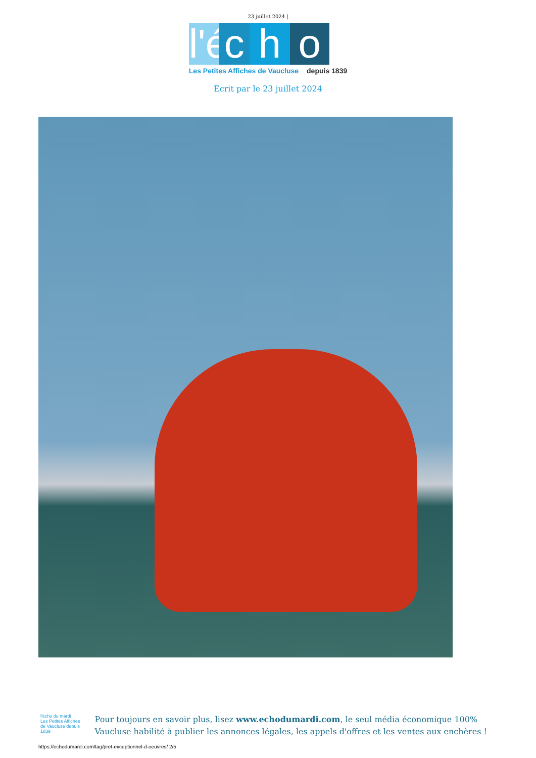23 juillet 2024 |
l'é
c
h
o
Les Petites Affiches de Vaucluse depuis 1839
Ecrit par le 23 juillet 2024
l'écho du mardi
Les Petites Affiches de Vaucluse depuis 1839
Pour toujours en savoir plus, lisez www.echodumardi.com, le seul média économique 100% Vaucluse habilité à publier les annonces légales, les appels d'offres et les ventes aux enchères !
https://echodumardi.com/tag/pret-exceptionnel-d-oeuvres/ 2/5